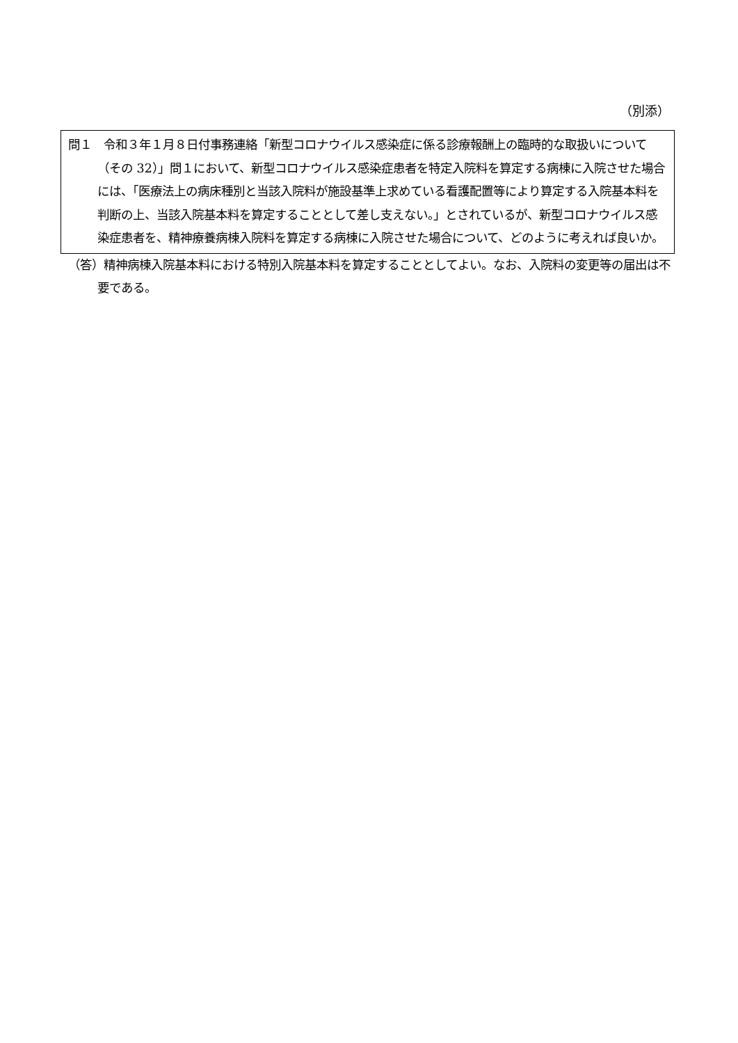（別添）
問１　令和３年１月８日付事務連絡「新型コロナウイルス感染症に係る診療報酬上の臨時的な取扱いについて（その 32）」問１において、新型コロナウイルス感染症患者を特定入院料を算定する病棟に入院させた場合には、「医療法上の病床種別と当該入院料が施設基準上求めている看護配置等により算定する入院基本料を判断の上、当該入院基本料を算定することとして差し支えない。」とされているが、新型コロナウイルス感染症患者を、精神療養病棟入院料を算定する病棟に入院させた場合について、どのように考えれば良いか。
（答）精神病棟入院基本料における特別入院基本料を算定することとしてよい。なお、入院料の変更等の届出は不要である。